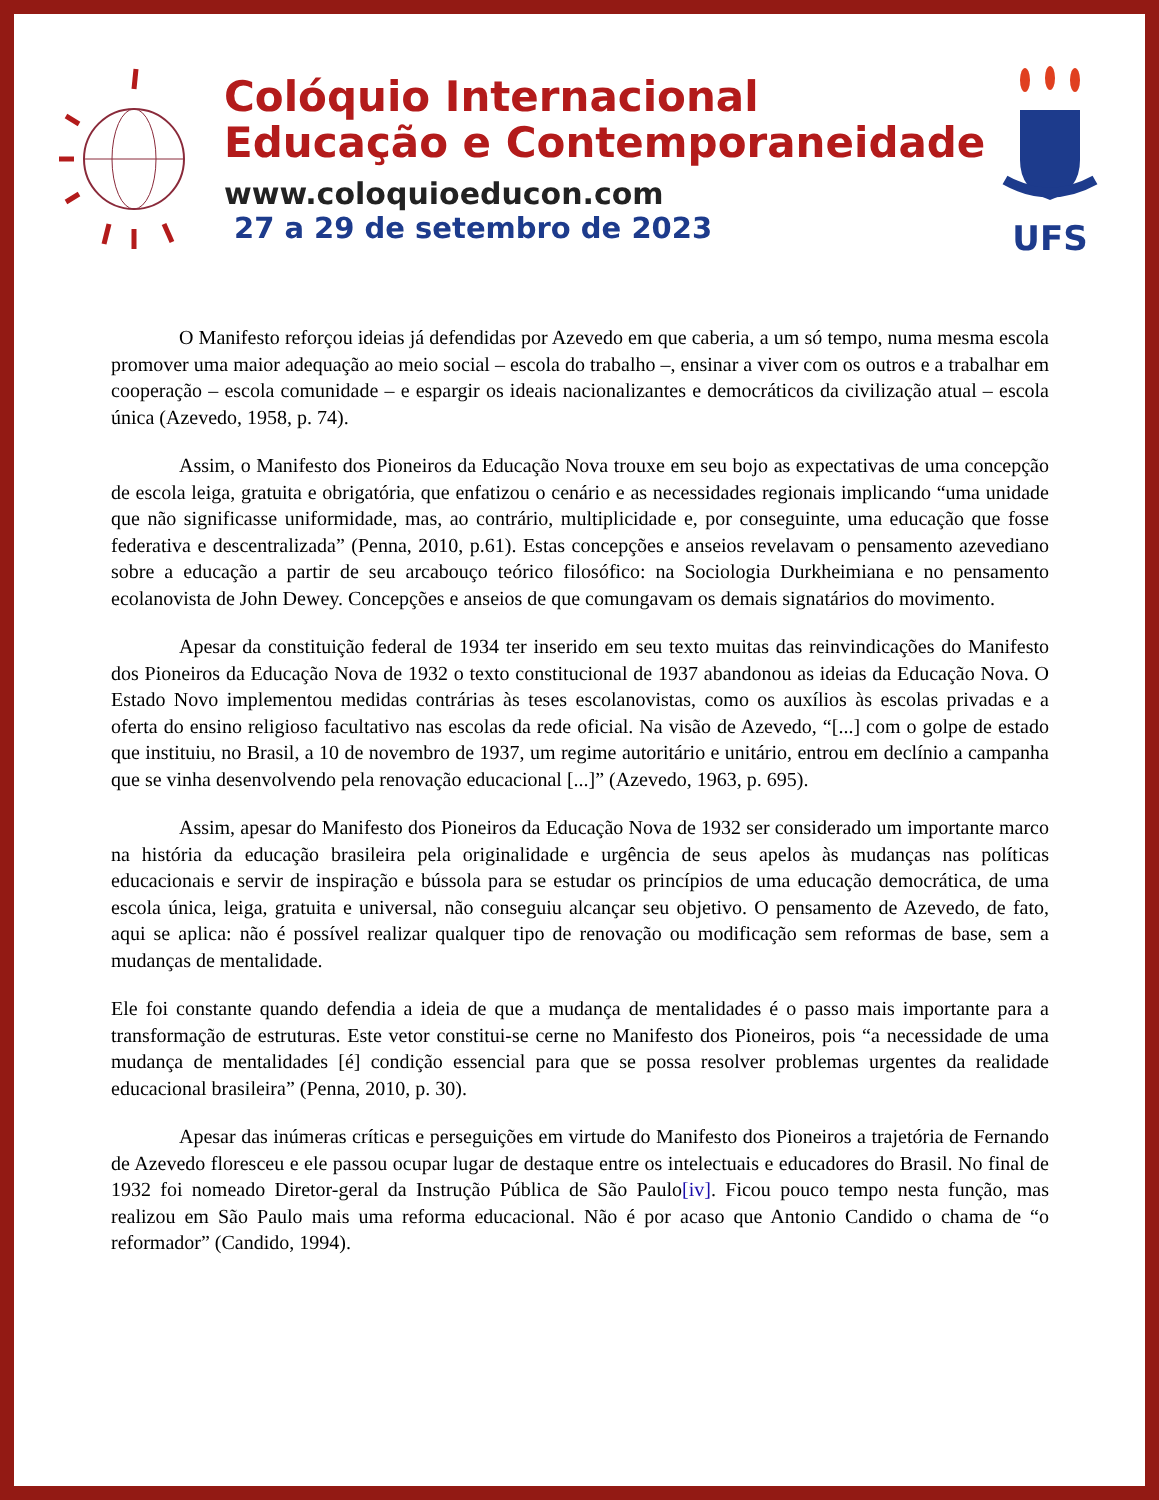Colóquio Internacional
Educação e Contemporaneidade
www.coloquioeducon.com
27 a 29 de setembro de 2023
UFS
O Manifesto reforçou ideias já defendidas por Azevedo em que caberia, a um só tempo, numa mesma escola promover uma maior adequação ao meio social – escola do trabalho –, ensinar a viver com os outros e a trabalhar em cooperação – escola comunidade – e espargir os ideais nacionalizantes e democráticos da civilização atual – escola única (Azevedo, 1958, p. 74).
Assim, o Manifesto dos Pioneiros da Educação Nova trouxe em seu bojo as expectativas de uma concepção de escola leiga, gratuita e obrigatória, que enfatizou o cenário e as necessidades regionais implicando “uma unidade que não significasse uniformidade, mas, ao contrário, multiplicidade e, por conseguinte, uma educação que fosse federativa e descentralizada” (Penna, 2010, p.61). Estas concepções e anseios revelavam o pensamento azevediano sobre a educação a partir de seu arcabouço teórico filosófico: na Sociologia Durkheimiana e no pensamento ecolanovista de John Dewey. Concepções e anseios de que comungavam os demais signatários do movimento.
Apesar da constituição federal de 1934 ter inserido em seu texto muitas das reinvindicações do Manifesto dos Pioneiros da Educação Nova de 1932 o texto constitucional de 1937 abandonou as ideias da Educação Nova. O Estado Novo implementou medidas contrárias às teses escolanovistas, como os auxílios às escolas privadas e a oferta do ensino religioso facultativo nas escolas da rede oficial. Na visão de Azevedo, “[...] com o golpe de estado que instituiu, no Brasil, a 10 de novembro de 1937, um regime autoritário e unitário, entrou em declínio a campanha que se vinha desenvolvendo pela renovação educacional [...]” (Azevedo, 1963, p. 695).
Assim, apesar do Manifesto dos Pioneiros da Educação Nova de 1932 ser considerado um importante marco na história da educação brasileira pela originalidade e urgência de seus apelos às mudanças nas políticas educacionais e servir de inspiração e bússola para se estudar os princípios de uma educação democrática, de uma escola única, leiga, gratuita e universal, não conseguiu alcançar seu objetivo. O pensamento de Azevedo, de fato, aqui se aplica: não é possível realizar qualquer tipo de renovação ou modificação sem reformas de base, sem a mudanças de mentalidade.
Ele foi constante quando defendia a ideia de que a mudança de mentalidades é o passo mais importante para a transformação de estruturas. Este vetor constitui-se cerne no Manifesto dos Pioneiros, pois “a necessidade de uma mudança de mentalidades [é] condição essencial para que se possa resolver problemas urgentes da realidade educacional brasileira” (Penna, 2010, p. 30).
Apesar das inúmeras críticas e perseguições em virtude do Manifesto dos Pioneiros a trajetória de Fernando de Azevedo floresceu e ele passou ocupar lugar de destaque entre os intelectuais e educadores do Brasil. No final de 1932 foi nomeado Diretor-geral da Instrução Pública de São Paulo[iv]. Ficou pouco tempo nesta função, mas realizou em São Paulo mais uma reforma educacional. Não é por acaso que Antonio Candido o chama de “o reformador” (Candido, 1994).